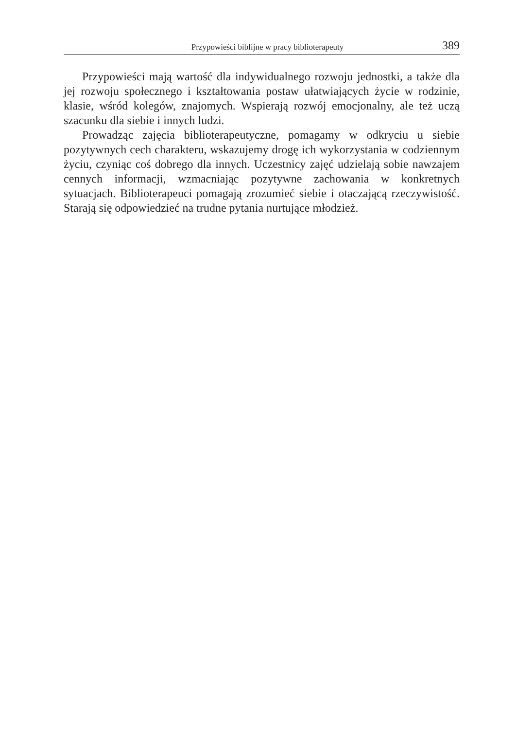Przypowieści biblijne w pracy biblioterapeuty 389
Przypowieści mają wartość dla indywidualnego rozwoju jednostki, a także dla jej rozwoju społecznego i kształtowania postaw ułatwiających życie w rodzinie, klasie, wśród kolegów, znajomych. Wspierają rozwój emocjonalny, ale też uczą szacunku dla siebie i innych ludzi.
Prowadząc zajęcia biblioterapeutyczne, pomagamy w odkryciu u siebie pozytywnych cech charakteru, wskazujemy drogę ich wykorzystania w codziennym życiu, czyniąc coś dobrego dla innych. Uczestnicy zajęć udzielają sobie nawzajem cennych informacji, wzmacniając pozytywne zachowania w konkretnych sytuacjach. Biblioterapeuci pomagają zrozumieć siebie i otaczającą rzeczywistość. Starają się odpowiedzieć na trudne pytania nurtujące młodzież.